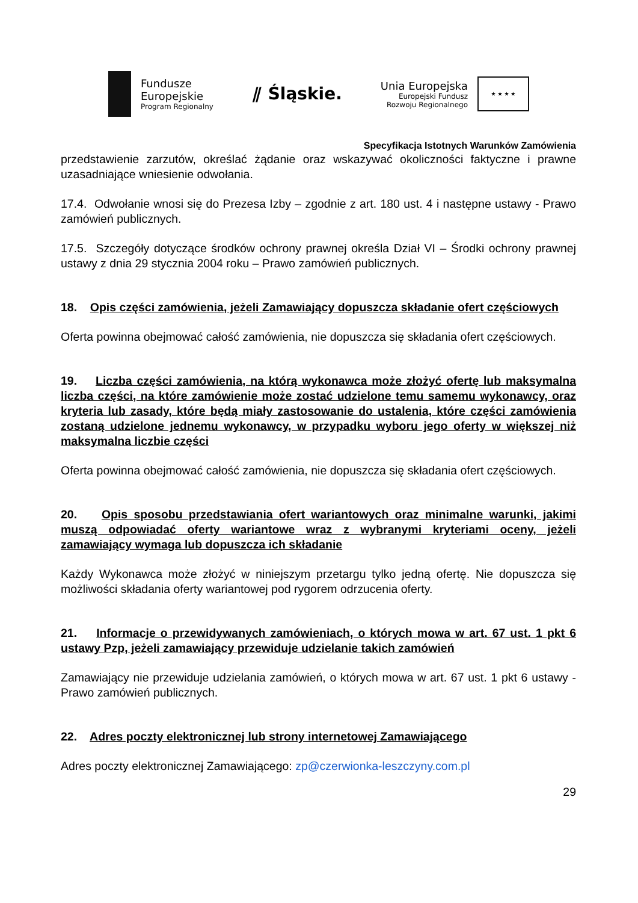Fundusze
Europejskie
Program Regionalny
⫽ Śląskie.
Unia Europejska
Europejski Fundusz
Rozwoju Regionalnego
★ ★ ★ ★
Specyfikacja Istotnych Warunków Zamówienia
przedstawienie zarzutów, określać żądanie oraz wskazywać okoliczności faktyczne i prawne uzasadniające wniesienie odwołania.
17.4. Odwołanie wnosi się do Prezesa Izby – zgodnie z art. 180 ust. 4 i następne ustawy - Prawo zamówień publicznych.
17.5. Szczegóły dotyczące środków ochrony prawnej określa Dział VI – Środki ochrony prawnej ustawy z dnia 29 stycznia 2004 roku – Prawo zamówień publicznych.
18. Opis części zamówienia, jeżeli Zamawiający dopuszcza składanie ofert częściowych
Oferta powinna obejmować całość zamówienia, nie dopuszcza się składania ofert częściowych.
19. Liczba części zamówienia, na którą wykonawca może złożyć ofertę lub maksymalna liczba części, na które zamówienie może zostać udzielone temu samemu wykonawcy, oraz kryteria lub zasady, które będą miały zastosowanie do ustalenia, które części zamówienia zostaną udzielone jednemu wykonawcy, w przypadku wyboru jego oferty w większej niż maksymalna liczbie części
Oferta powinna obejmować całość zamówienia, nie dopuszcza się składania ofert częściowych.
20. Opis sposobu przedstawiania ofert wariantowych oraz minimalne warunki, jakimi muszą odpowiadać oferty wariantowe wraz z wybranymi kryteriami oceny, jeżeli zamawiający wymaga lub dopuszcza ich składanie
Każdy Wykonawca może złożyć w niniejszym przetargu tylko jedną ofertę. Nie dopuszcza się możliwości składania oferty wariantowej pod rygorem odrzucenia oferty.
21. Informacje o przewidywanych zamówieniach, o których mowa w art. 67 ust. 1 pkt 6 ustawy Pzp, jeżeli zamawiający przewiduje udzielanie takich zamówień
Zamawiający nie przewiduje udzielania zamówień, o których mowa w art. 67 ust. 1 pkt 6 ustawy - Prawo zamówień publicznych.
22. Adres poczty elektronicznej lub strony internetowej Zamawiającego
Adres poczty elektronicznej Zamawiającego: zp@czerwionka-leszczyny.com.pl
29